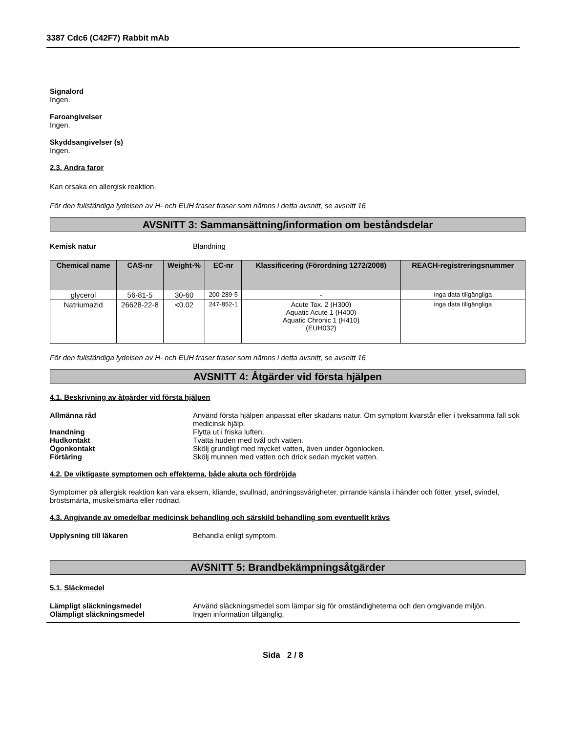3387 Cdc6 (C42F7) Rabbit mAb
Signalord
Ingen.
Faroangivelser
Ingen.
Skyddsangivelser (s)
Ingen.
2.3. Andra faror
Kan orsaka en allergisk reaktion.
För den fullständiga lydelsen av H- och EUH fraser fraser som nämns i detta avsnitt, se avsnitt 16
AVSNITT 3: Sammansättning/information om beståndsdelar
Kemisk natur Blandning
| Chemical name | CAS-nr | Weight-% | EC-nr | Klassificering (Förordning 1272/2008) | REACH-registreringsnummer |
| --- | --- | --- | --- | --- | --- |
| glycerol | 56-81-5 | 30-60 | 200-289-5 | - | inga data tillgängliga |
| Natriumazid | 26628-22-8 | <0.02 | 247-852-1 | Acute Tox. 2 (H300) Aquatic Acute 1 (H400) Aquatic Chronic 1 (H410) (EUH032) | inga data tillgängliga |
För den fullständiga lydelsen av H- och EUH fraser fraser som nämns i detta avsnitt, se avsnitt 16
AVSNITT 4: Åtgärder vid första hjälpen
4.1. Beskrivning av åtgärder vid första hjälpen
Allmänna råd Använd första hjälpen anpassat efter skadans natur. Om symptom kvarstår eller i tveksamma fall sök medicinsk hjälp.
Inandning Flytta ut i friska luften.
Hudkontakt Tvätta huden med tvål och vatten.
Ögonkontakt Skölj grundligt med mycket vatten, även under ögonlocken.
Förtäring Skölj munnen med vatten och drick sedan mycket vatten.
4.2. De viktigaste symptomen och effekterna, både akuta och fördröjda
Symptomer på allergisk reaktion kan vara eksem, kliande, svullnad, andningssvårigheter, pirrande känsla i händer och fötter, yrsel, svindel, bröstsmärta, muskelsmärta eller rodnad.
4.3. Angivande av omedelbar medicinsk behandling och särskild behandling som eventuellt krävs
Upplysning till läkaren Behandla enligt symptom.
AVSNITT 5: Brandbekämpningsåtgärder
5.1. Släckmedel
Lämpligt släckningsmedel Använd släckningsmedel som lämpar sig för omständigheterna och den omgivande miljön.
Olämpligt släckningsmedel Ingen information tillgänglig.
Sida 2 / 8